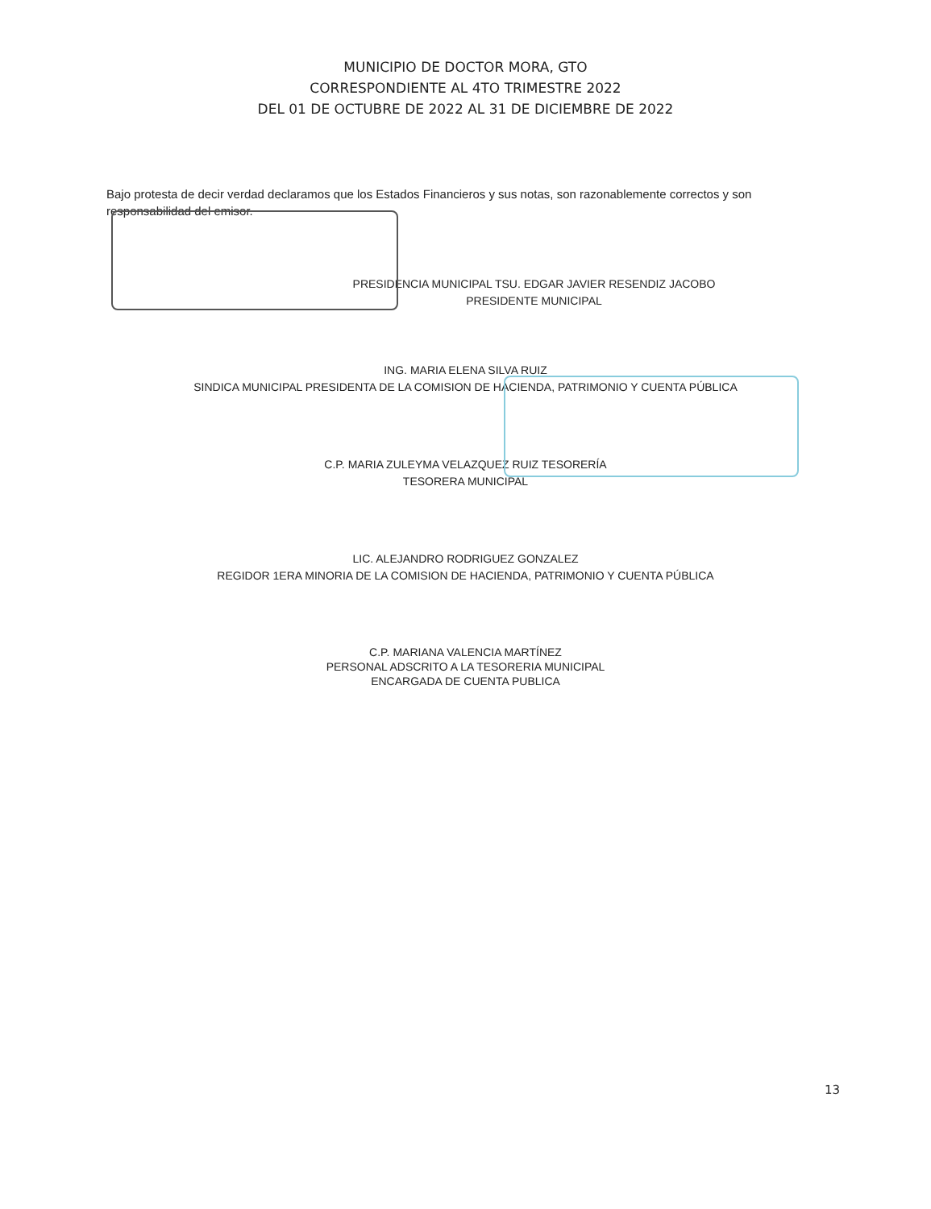MUNICIPIO DE DOCTOR MORA, GTO
CORRESPONDIENTE AL 4TO TRIMESTRE 2022
DEL 01 DE OCTUBRE DE 2022 AL 31 DE DICIEMBRE DE 2022
Bajo protesta de decir verdad declaramos que los Estados Financieros y sus notas, son razonablemente correctos y son responsabilidad del emisor.
PRESIDENCIA MUNICIPAL TSU. EDGAR JAVIER RESENDIZ JACOBO
PRESIDENTE MUNICIPAL
ING. MARIA ELENA SILVA RUIZ
SINDICA MUNICIPAL PRESIDENTA DE LA COMISION DE HACIENDA, PATRIMONIO Y CUENTA PÚBLICA
C.P. MARIA ZULEYMA VELAZQUEZ RUIZ TESORERÍA
TESORERA MUNICIPAL
LIC. ALEJANDRO RODRIGUEZ GONZALEZ
REGIDOR 1ERA MINORIA DE LA COMISION DE HACIENDA, PATRIMONIO Y CUENTA PÚBLICA
C.P. MARIANA VALENCIA MARTÍNEZ
PERSONAL ADSCRITO A LA TESORERIA MUNICIPAL
ENCARGADA DE CUENTA PUBLICA
13